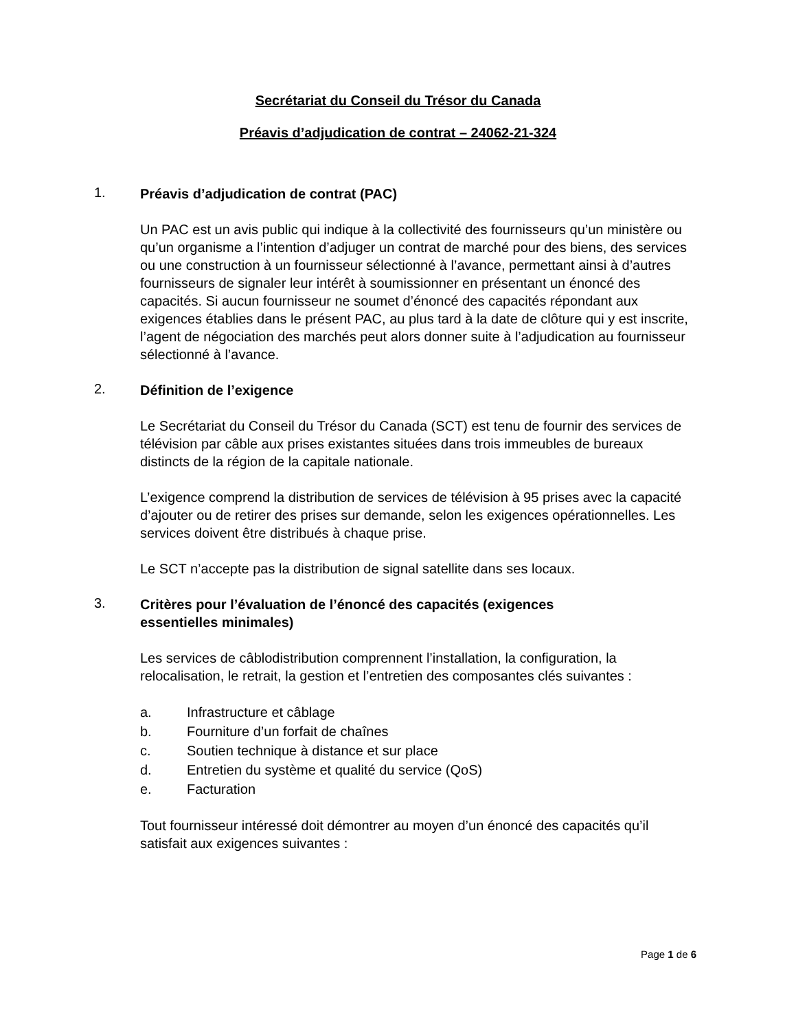Secrétariat du Conseil du Trésor du Canada
Préavis d’adjudication de contrat – 24062-21-324
1.
Préavis d’adjudication de contrat (PAC)
Un PAC est un avis public qui indique à la collectivité des fournisseurs qu’un ministère ou qu’un organisme a l’intention d’adjuger un contrat de marché pour des biens, des services ou une construction à un fournisseur sélectionné à l’avance, permettant ainsi à d’autres fournisseurs de signaler leur intérêt à soumissionner en présentant un énoncé des capacités. Si aucun fournisseur ne soumet d’énoncé des capacités répondant aux exigences établies dans le présent PAC, au plus tard à la date de clôture qui y est inscrite, l’agent de négociation des marchés peut alors donner suite à l’adjudication au fournisseur sélectionné à l’avance.
2.
Définition de l’exigence
Le Secrétariat du Conseil du Trésor du Canada (SCT) est tenu de fournir des services de télévision par câble aux prises existantes situées dans trois immeubles de bureaux distincts de la région de la capitale nationale.
L’exigence comprend la distribution de services de télévision à 95 prises avec la capacité d’ajouter ou de retirer des prises sur demande, selon les exigences opérationnelles. Les services doivent être distribués à chaque prise.
Le SCT n’accepte pas la distribution de signal satellite dans ses locaux.
3.
Critères pour l’évaluation de l’énoncé des capacités (exigences essentielles minimales)
Les services de câblodistribution comprennent l’installation, la configuration, la relocalisation, le retrait, la gestion et l’entretien des composantes clés suivantes :
a. Infrastructure et câblage
b. Fourniture d’un forfait de chaînes
c. Soutien technique à distance et sur place
d. Entretien du système et qualité du service (QoS)
e. Facturation
Tout fournisseur intéressé doit démontrer au moyen d’un énoncé des capacités qu’il satisfait aux exigences suivantes :
Page 1 de 6